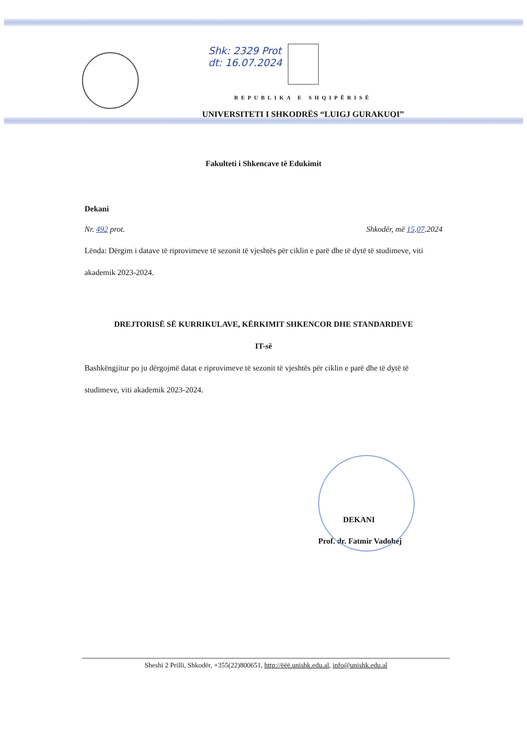Shk: 2329 Prot
dt: 16.07.2024
REPUBLIKA E SHQIPËRISË
UNIVERSITETI I SHKODRËS “LUIGJ GURAKUQI”
Fakulteti i Shkencave të Edukimit
Dekani
Nr. 492 prot. Shkodër, më 15.07.2024
Lënda: Dërgim i datave të riprovimeve të sezonit të vjeshtës për ciklin e parë dhe të dytë të studimeve, viti akademik 2023-2024.
DREJTORISË SË KURRIKULAVE, KËRKIMIT SHKENCOR DHE STANDARDEVE
IT-së
Bashkëngjitur po ju dërgojmë datat e riprovimeve të sezonit të vjeshtës për ciklin e parë dhe të dytë të studimeve, viti akademik 2023-2024.
DEKANI
Prof. dr. Fatmir Vadohej
Sheshi 2 Prilli, Shkodër, +355(22)800651, http://ëëë.unishk.edu.al, info@unishk.edu.al